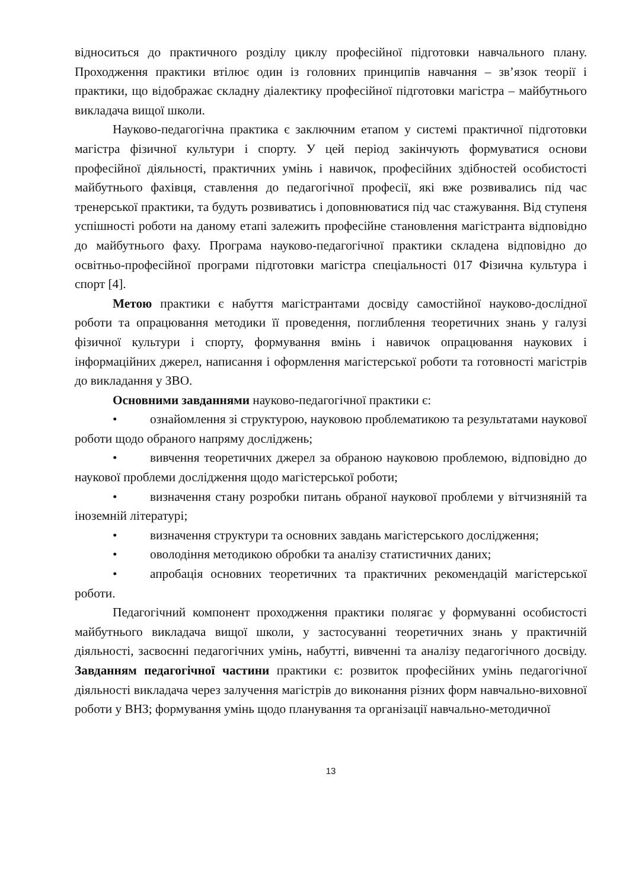відноситься до практичного розділу циклу професійної підготовки навчального плану. Проходження практики втілює один із головних принципів навчання – зв’язок теорії і практики, що відображає складну діалектику професійної підготовки магістра – майбутнього викладача вищої школи.
Науково-педагогічна практика є заключним етапом у системі практичної підготовки магістра фізичної культури і спорту. У цей період закінчують формуватися основи професійної діяльності, практичних умінь і навичок, професійних здібностей особистості майбутнього фахівця, ставлення до педагогічної професії, які вже розвивались під час тренерської практики, та будуть розвиватись і доповнюватися під час стажування. Від ступеня успішності роботи на даному етапі залежить професійне становлення магістранта відповідно до майбутнього фаху. Програма науково-педагогічної практики складена відповідно до освітньо-професійної програми підготовки магістра спеціальності 017 Фізична культура і спорт [4].
Метою практики є набуття магістрантами досвіду самостійної науково-дослідної роботи та опрацювання методики її проведення, поглиблення теоретичних знань у галузі фізичної культури і спорту, формування вмінь і навичок опрацювання наукових і інформаційних джерел, написання і оформлення магістерської роботи та готовності магістрів до викладання у ЗВО.
Основними завданнями науково-педагогічної практики є:
• ознайомлення зі структурою, науковою проблематикою та результатами наукової роботи щодо обраного напряму досліджень;
• вивчення теоретичних джерел за обраною науковою проблемою, відповідно до наукової проблеми дослідження щодо магістерської роботи;
• визначення стану розробки питань обраної наукової проблеми у вітчизняній та іноземній літературі;
• визначення структури та основних завдань магістерського дослідження;
• оволодіння методикою обробки та аналізу статистичних даних;
• апробація основних теоретичних та практичних рекомендацій магістерської роботи.
Педагогічний компонент проходження практики полягає у формуванні особистості майбутнього викладача вищої школи, у застосуванні теоретичних знань у практичній діяльності, засвоєнні педагогічних умінь, набутті, вивченні та аналізу педагогічного досвіду. Завданням педагогічної частини практики є: розвиток професійних умінь педагогічної діяльності викладача через залучення магістрів до виконання різних форм навчально-виховної роботи у ВНЗ; формування умінь щодо планування та організації навчально-методичної
13